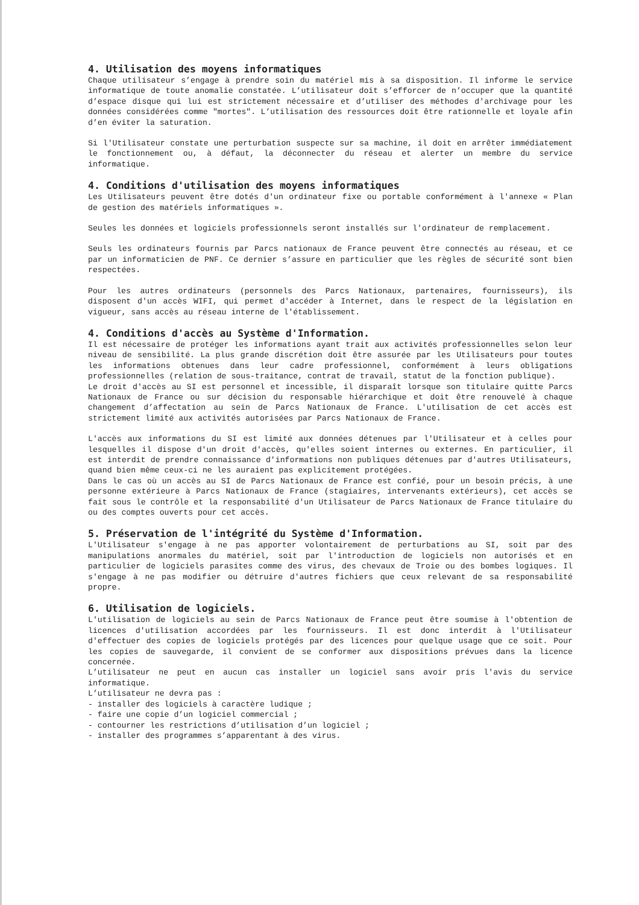4. Utilisation des moyens informatiques
Chaque utilisateur s’engage à prendre soin du matériel mis à sa disposition. Il informe le service informatique de toute anomalie constatée. L’utilisateur doit s’efforcer de n’occuper que la quantité d’espace disque qui lui est strictement nécessaire et d’utiliser des méthodes d'archivage pour les données considérées comme "mortes". L’utilisation des ressources doit être rationnelle et loyale afin d’en éviter la saturation.
Si l'Utilisateur constate une perturbation suspecte sur sa machine, il doit en arrêter immédiatement le fonctionnement ou, à défaut, la déconnecter du réseau et alerter un membre du service informatique.
4. Conditions d'utilisation des moyens informatiques
Les Utilisateurs peuvent être dotés d'un ordinateur fixe ou portable conformément à l'annexe « Plan de gestion des matériels informatiques ».
Seules les données et logiciels professionnels seront installés sur l'ordinateur de remplacement.
Seuls les ordinateurs fournis par Parcs nationaux de France peuvent être connectés au réseau, et ce par un informaticien de PNF. Ce dernier s’assure en particulier que les règles de sécurité sont bien respectées.
Pour les autres ordinateurs (personnels des Parcs Nationaux, partenaires, fournisseurs), ils disposent d'un accès WIFI, qui permet d'accéder à Internet, dans le respect de la législation en vigueur, sans accès au réseau interne de l'établissement.
4. Conditions d'accès au Système d'Information.
Il est nécessaire de protéger les informations ayant trait aux activités professionnelles selon leur niveau de sensibilité. La plus grande discrétion doit être assurée par les Utilisateurs pour toutes les informations obtenues dans leur cadre professionnel, conformément à leurs obligations professionnelles (relation de sous-traitance, contrat de travail, statut de la fonction publique).
Le droit d'accès au SI est personnel et incessible, il disparaît lorsque son titulaire quitte Parcs Nationaux de France ou sur décision du responsable hiérarchique et doit être renouvelé à chaque changement d’affectation au sein de Parcs Nationaux de France. L'utilisation de cet accès est strictement limité aux activités autorisées par Parcs Nationaux de France.
L'accès aux informations du SI est limité aux données détenues par l'Utilisateur et à celles pour lesquelles il dispose d'un droit d'accès, qu'elles soient internes ou externes. En particulier, il est interdit de prendre connaissance d'informations non publiques détenues par d'autres Utilisateurs, quand bien même ceux-ci ne les auraient pas explicitement protégées.
Dans le cas où un accès au SI de Parcs Nationaux de France est confié, pour un besoin précis, à une personne extérieure à Parcs Nationaux de France (stagiaires, intervenants extérieurs), cet accès se fait sous le contrôle et la responsabilité d'un Utilisateur de Parcs Nationaux de France titulaire du ou des comptes ouverts pour cet accès.
5. Préservation de l'intégrité du Système d'Information.
L'Utilisateur s'engage à ne pas apporter volontairement de perturbations au SI, soit par des manipulations anormales du matériel, soit par l'introduction de logiciels non autorisés et en particulier de logiciels parasites comme des virus, des chevaux de Troie ou des bombes logiques. Il s'engage à ne pas modifier ou détruire d'autres fichiers que ceux relevant de sa responsabilité propre.
6. Utilisation de logiciels.
L'utilisation de logiciels au sein de Parcs Nationaux de France peut être soumise à l'obtention de licences d'utilisation accordées par les fournisseurs. Il est donc interdit à l'Utilisateur d'effectuer des copies de logiciels protégés par des licences pour quelque usage que ce soit. Pour les copies de sauvegarde, il convient de se conformer aux dispositions prévues dans la licence concernée.
L’utilisateur ne peut en aucun cas installer un logiciel sans avoir pris l'avis du service informatique.
L’utilisateur ne devra pas :
- installer des logiciels à caractère ludique ;
- faire une copie d’un logiciel commercial ;
- contourner les restrictions d’utilisation d’un logiciel ;
- installer des programmes s’apparentant à des virus.